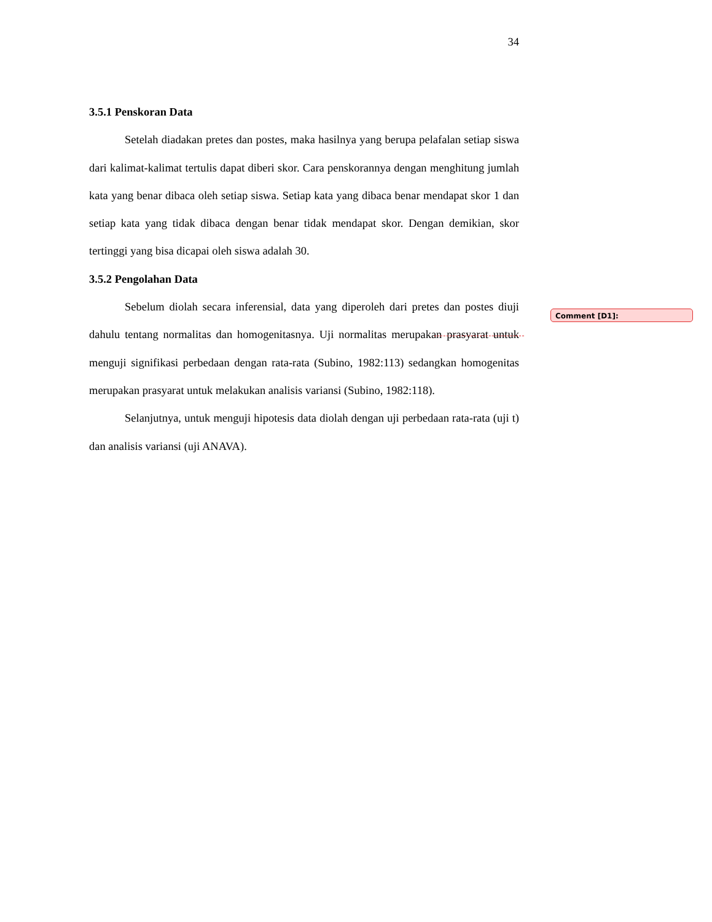34
3.5.1 Penskoran Data
Setelah diadakan pretes dan postes, maka hasilnya yang berupa pelafalan setiap siswa dari kalimat-kalimat tertulis dapat diberi skor. Cara penskorannya dengan menghitung jumlah kata yang benar dibaca oleh setiap siswa. Setiap kata yang dibaca benar mendapat skor 1 dan setiap kata yang tidak dibaca dengan benar tidak mendapat skor. Dengan demikian, skor tertinggi yang bisa dicapai oleh siswa adalah 30.
3.5.2 Pengolahan Data
Sebelum diolah secara inferensial, data yang diperoleh dari pretes dan postes diuji dahulu tentang normalitas dan homogenitasnya. Uji normalitas merupakan prasyarat untuk menguji signifikasi perbedaan dengan rata-rata (Subino, 1982:113) sedangkan homogenitas merupakan prasyarat untuk melakukan analisis variansi (Subino, 1982:118).
Selanjutnya, untuk menguji hipotesis data diolah dengan uji perbedaan rata-rata (uji t) dan analisis variansi (uji ANAVA).
Comment [D1]: